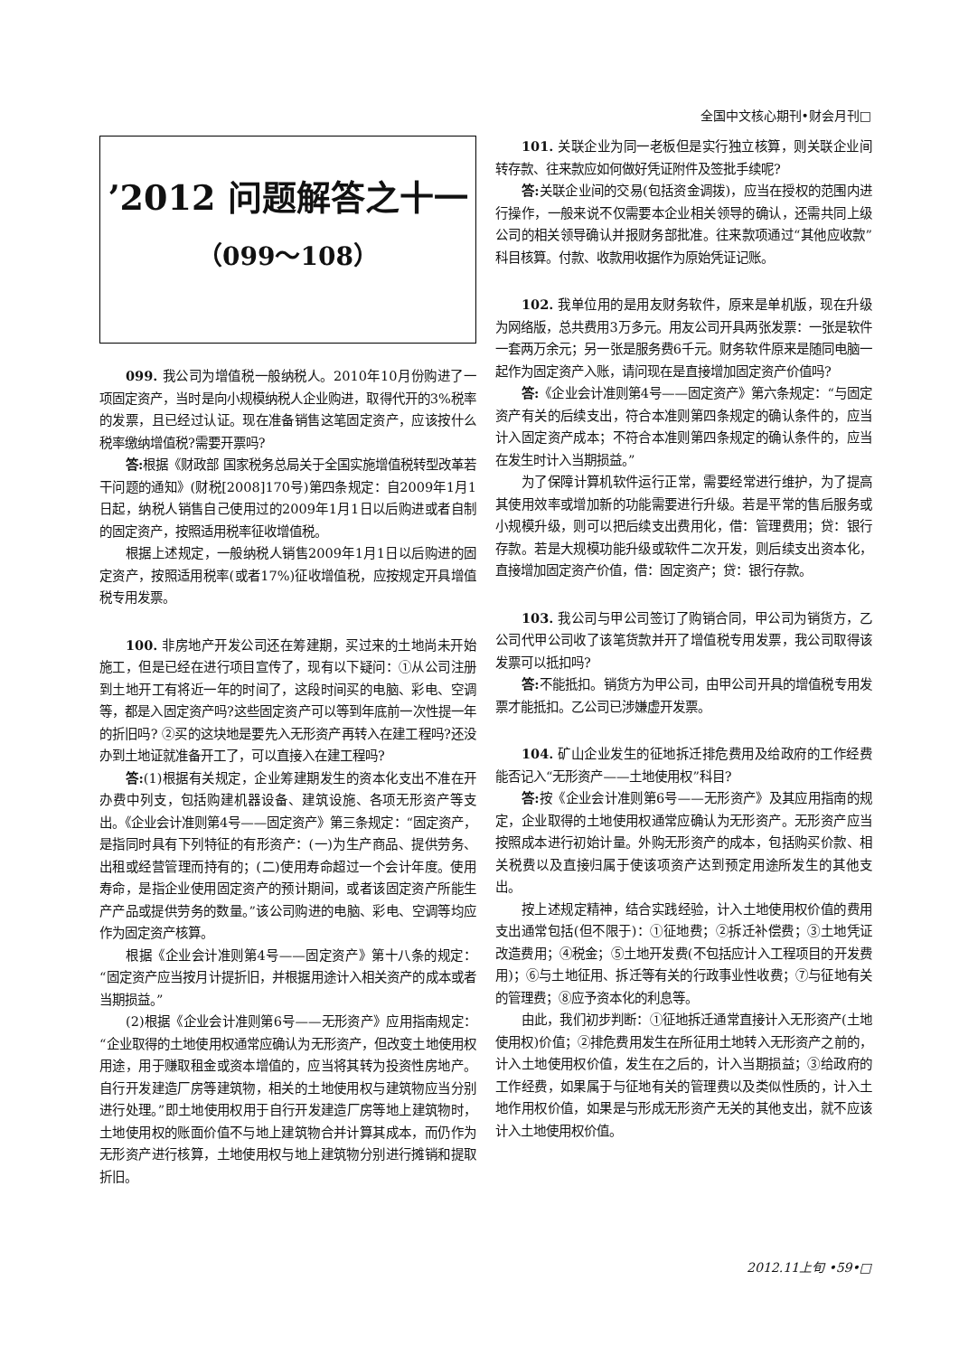全国中文核心期刊•财会月刊□
’2012 问题解答之十一
（099～108）
099. 我公司为增值税一般纳税人。2010年10月份购进了一项固定资产，当时是向小规模纳税人企业购进，取得代开的3%税率的发票，且已经过认证。现在准备销售这笔固定资产，应该按什么税率缴纳增值税?需要开票吗?
答: 根据《财政部 国家税务总局关于全国实施增值税转型改革若干问题的通知》(财税[2008]170号)第四条规定：自2009年1月1日起，纳税人销售自己使用过的2009年1月1日以后购进或者自制的固定资产，按照适用税率征收增值税。
根据上述规定，一般纳税人销售2009年1月1日以后购进的固定资产，按照适用税率(或者17%)征收增值税，应按规定开具增值税专用发票。
100. 非房地产开发公司还在筹建期，买过来的土地尚未开始施工，但是已经在进行项目宣传了，现有以下疑问：①从公司注册到土地开工有将近一年的时间了，这段时间买的电脑、彩电、空调等，都是入固定资产吗?这些固定资产可以等到年底前一次性提一年的折旧吗? ②买的这块地是要先入无形资产再转入在建工程吗?还没办到土地证就准备开工了，可以直接入在建工程吗?
答:(1)根据有关规定，企业筹建期发生的资本化支出不准在开办费中列支，包括购建机器设备、建筑设施、各项无形资产等支出。《企业会计准则第4号——固定资产》第三条规定：“固定资产，是指同时具有下列特征的有形资产：(一)为生产商品、提供劳务、出租或经营管理而持有的；(二)使用寿命超过一个会计年度。使用寿命，是指企业使用固定资产的预计期间，或者该固定资产所能生产产品或提供劳务的数量。”该公司购进的电脑、彩电、空调等均应作为固定资产核算。
根据《企业会计准则第4号——固定资产》第十八条的规定：“固定资产应当按月计提折旧，并根据用途计入相关资产的成本或者当期损益。”
(2)根据《企业会计准则第6号——无形资产》应用指南规定：“企业取得的土地使用权通常应确认为无形资产，但改变土地使用权用途，用于赚取租金或资本增值的，应当将其转为投资性房地产。自行开发建造厂房等建筑物，相关的土地使用权与建筑物应当分别进行处理。”即土地使用权用于自行开发建造厂房等地上建筑物时，土地使用权的账面价值不与地上建筑物合并计算其成本，而仍作为无形资产进行核算，土地使用权与地上建筑物分别进行摊销和提取折旧。
101. 关联企业为同一老板但是实行独立核算，则关联企业间转存款、往来款应如何做好凭证附件及签批手续呢?
答: 关联企业间的交易(包括资金调拨)，应当在授权的范围内进行操作，一般来说不仅需要本企业相关领导的确认，还需共同上级公司的相关领导确认并报财务部批准。往来款项通过“其他应收款”科目核算。付款、收款用收据作为原始凭证记账。
102. 我单位用的是用友财务软件，原来是单机版，现在升级为网络版，总共费用3万多元。用友公司开具两张发票：一张是软件一套两万余元；另一张是服务费6千元。财务软件原来是随同电脑一起作为固定资产入账，请问现在是直接增加固定资产价值吗?
答:《企业会计准则第4号——固定资产》第六条规定：“与固定资产有关的后续支出，符合本准则第四条规定的确认条件的，应当计入固定资产成本；不符合本准则第四条规定的确认条件的，应当在发生时计入当期损益。”
为了保障计算机软件运行正常，需要经常进行维护，为了提高其使用效率或增加新的功能需要进行升级。若是平常的售后服务或小规模升级，则可以把后续支出费用化，借：管理费用；贷：银行存款。若是大规模功能升级或软件二次开发，则后续支出资本化，直接增加固定资产价值，借：固定资产；贷：银行存款。
103. 我公司与甲公司签订了购销合同，甲公司为销货方，乙公司代甲公司收了该笔货款并开了增值税专用发票，我公司取得该发票可以抵扣吗?
答: 不能抵扣。销货方为甲公司，由甲公司开具的增值税专用发票才能抵扣。乙公司已涉嫌虚开发票。
104. 矿山企业发生的征地拆迁排危费用及给政府的工作经费能否记入“无形资产——土地使用权”科目?
答: 按《企业会计准则第6号——无形资产》及其应用指南的规定，企业取得的土地使用权通常应确认为无形资产。无形资产应当按照成本进行初始计量。外购无形资产的成本，包括购买价款、相关税费以及直接归属于使该项资产达到预定用途所发生的其他支出。
按上述规定精神，结合实践经验，计入土地使用权价值的费用支出通常包括(但不限于)：①征地费；②拆迁补偿费；③土地凭证改造费用；④税金；⑤土地开发费(不包括应计入工程项目的开发费用)；⑥与土地征用、拆迁等有关的行政事业性收费；⑦与征地有关的管理费；⑧应予资本化的利息等。
由此，我们初步判断：①征地拆迁通常直接计入无形资产(土地使用权)价值；②排危费用发生在所征用土地转入无形资产之前的，计入土地使用权价值，发生在之后的，计入当期损益；③给政府的工作经费，如果属于与征地有关的管理费以及类似性质的，计入土地作用权价值，如果是与形成无形资产无关的其他支出，就不应该计入土地使用权价值。
2012.11上旬 •59•□